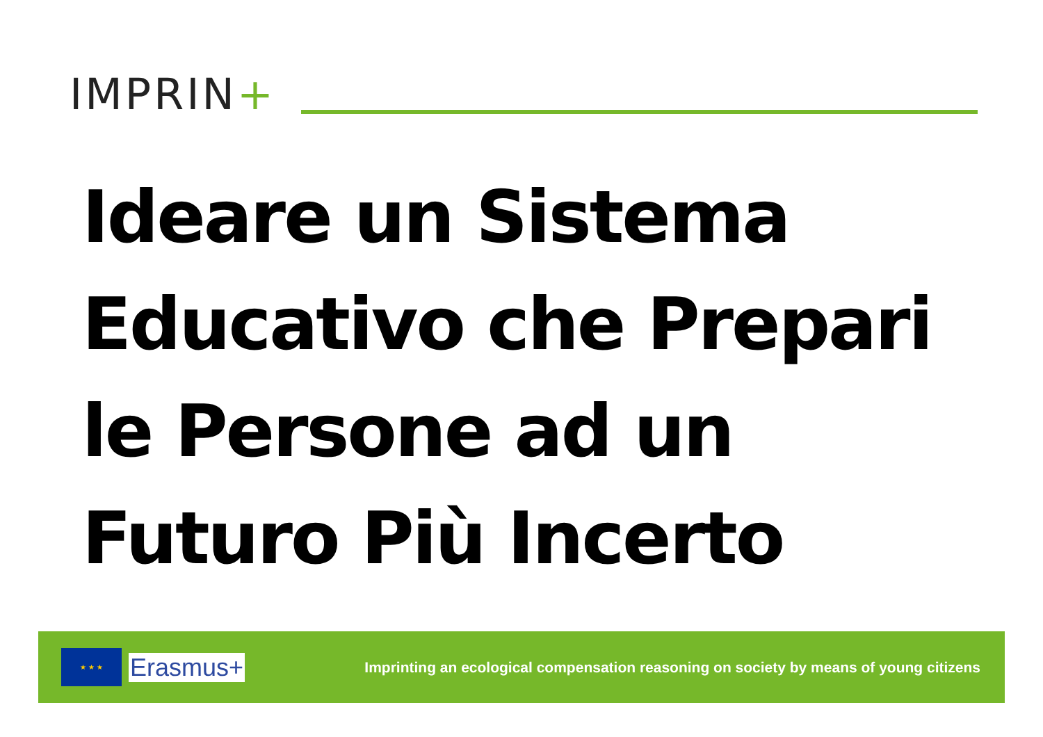IMPRIN+
Ideare un Sistema
Educativo che Prepari
le Persone ad un
Futuro Più Incerto
★ ★ ★
Erasmus+
Imprinting an ecological compensation reasoning on society by means of young citizens